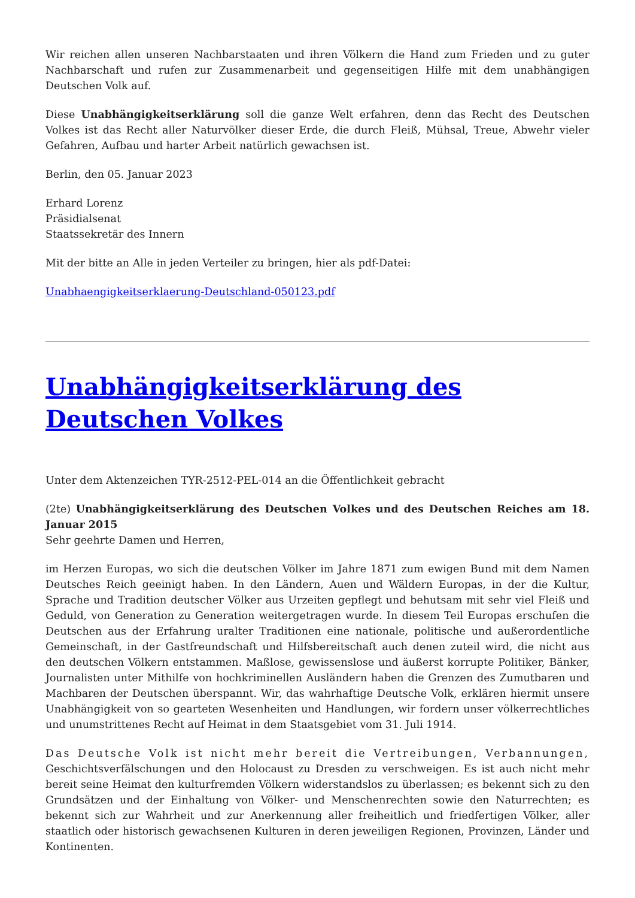Wir reichen allen unseren Nachbarstaaten und ihren Völkern die Hand zum Frieden und zu guter Nachbarschaft und rufen zur Zusammenarbeit und gegenseitigen Hilfe mit dem unabhängigen Deutschen Volk auf.
Diese Unabhängigkeitserklärung soll die ganze Welt erfahren, denn das Recht des Deutschen Volkes ist das Recht aller Naturvölker dieser Erde, die durch Fleiß, Mühsal, Treue, Abwehr vieler Gefahren, Aufbau und harter Arbeit natürlich gewachsen ist.
Berlin, den 05. Januar 2023
Erhard Lorenz
Präsidialsenat
Staatssekretär des Innern
Mit der bitte an Alle in jeden Verteiler zu bringen, hier als pdf-Datei:
Unabhaengigkeitserklaerung-Deutschland-050123.pdf
Unabhängigkeitserklärung des Deutschen Volkes
Unter dem Aktenzeichen TYR-2512-PEL-014 an die Öffentlichkeit gebracht
(2te) Unabhängigkeitserklärung des Deutschen Volkes und des Deutschen Reiches am 18. Januar 2015
Sehr geehrte Damen und Herren,
im Herzen Europas, wo sich die deutschen Völker im Jahre 1871 zum ewigen Bund mit dem Namen Deutsches Reich geeinigt haben. In den Ländern, Auen und Wäldern Europas, in der die Kultur, Sprache und Tradition deutscher Völker aus Urzeiten gepflegt und behutsam mit sehr viel Fleiß und Geduld, von Generation zu Generation weitergetragen wurde. In diesem Teil Europas erschufen die Deutschen aus der Erfahrung uralter Traditionen eine nationale, politische und außerordentliche Gemeinschaft, in der Gastfreundschaft und Hilfsbereitschaft auch denen zuteil wird, die nicht aus den deutschen Völkern entstammen. Maßlose, gewissenslose und äußerst korrupte Politiker, Bänker, Journalisten unter Mithilfe von hochkriminellen Ausländern haben die Grenzen des Zumutbaren und Machbaren der Deutschen überspannt. Wir, das wahrhaftige Deutsche Volk, erklären hiermit unsere Unabhängigkeit von so gearteten Wesenheiten und Handlungen, wir fordern unser völkerrechtliches und unumstrittenes Recht auf Heimat in dem Staatsgebiet vom 31. Juli 1914.
Das Deutsche Volk ist nicht mehr bereit die Vertreibungen, Verbannungen, Geschichtsverfälschungen und den Holocaust zu Dresden zu verschweigen. Es ist auch nicht mehr bereit seine Heimat den kulturfremden Völkern widerstandslos zu überlassen; es bekennt sich zu den Grundsätzen und der Einhaltung von Völker- und Menschenrechten sowie den Naturrechten; es bekennt sich zur Wahrheit und zur Anerkennung aller freiheitlich und friedfertigen Völker, aller staatlich oder historisch gewachsenen Kulturen in deren jeweiligen Regionen, Provinzen, Länder und Kontinenten.